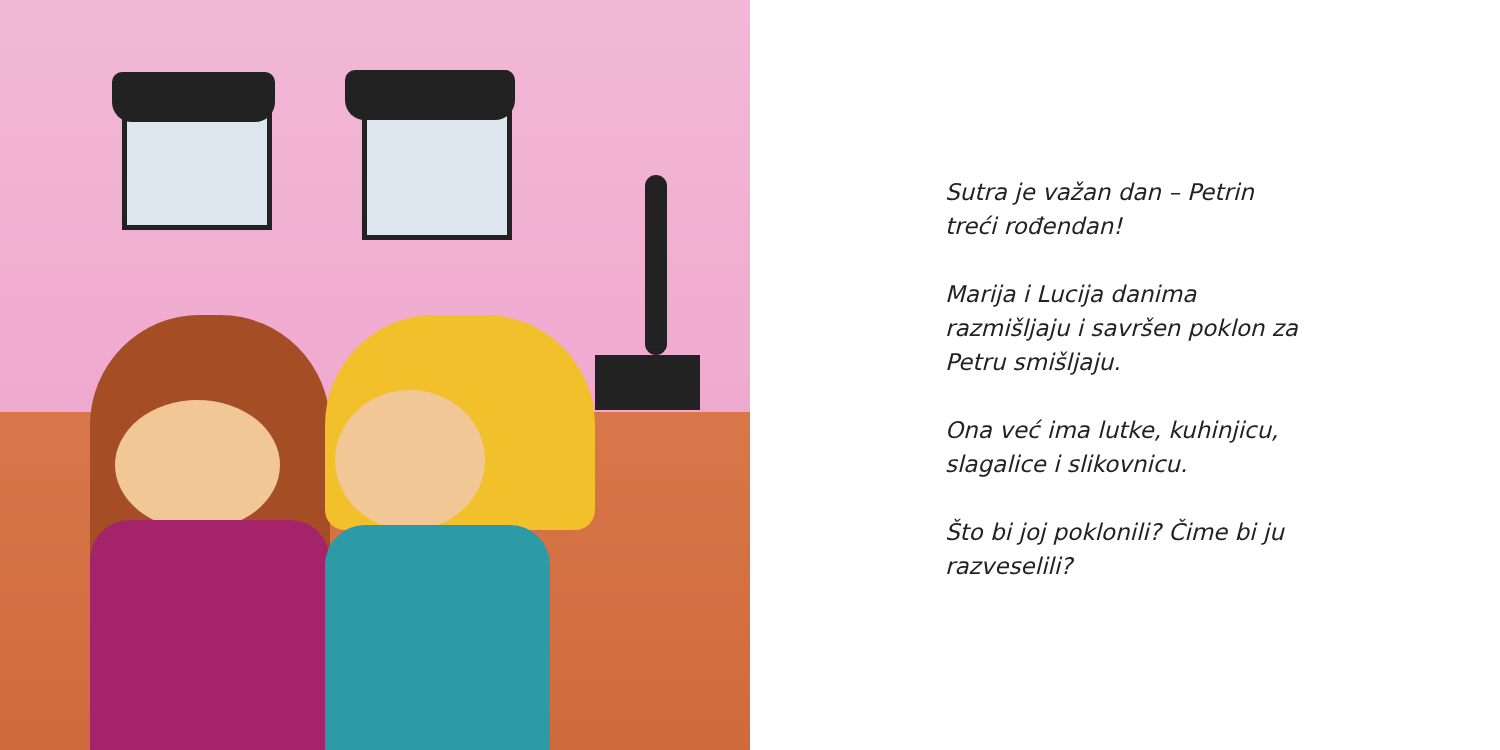Sutra je važan dan – Petrin
treći rođendan!
Marija i Lucija danima
razmišljaju i savršen poklon za
Petru smišljaju.
Ona već ima lutke, kuhinjicu,
slagalice i slikovnicu.
Što bi joj poklonili? Čime bi ju
razveselili?